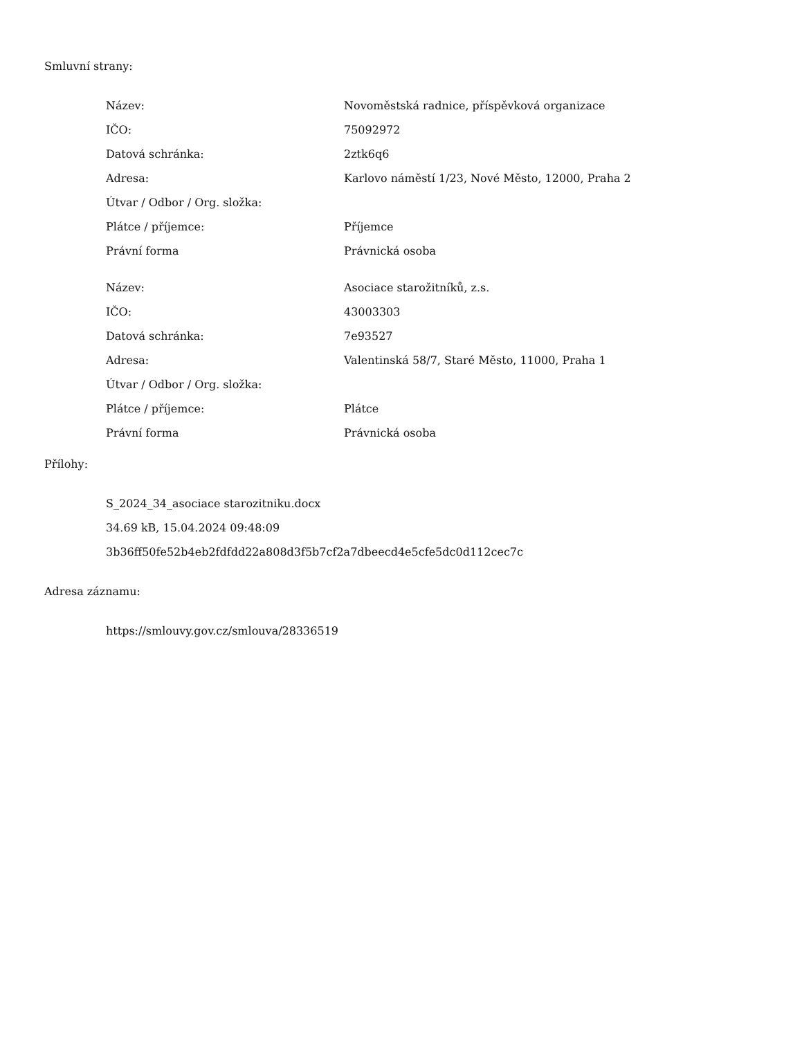Smluvní strany:
| Název: | Novoměstská radnice, příspěvková organizace |
| IČO: | 75092972 |
| Datová schránka: | 2ztk6q6 |
| Adresa: | Karlovo náměstí 1/23, Nové Město, 12000, Praha 2 |
| Útvar / Odbor / Org. složka: | |
| Plátce / příjemce: | Příjemce |
| Právní forma | Právnická osoba |
| Název: | Asociace starožitníků, z.s. |
| IČO: | 43003303 |
| Datová schránka: | 7e93527 |
| Adresa: | Valentinská 58/7, Staré Město, 11000, Praha 1 |
| Útvar / Odbor / Org. složka: | |
| Plátce / příjemce: | Plátce |
| Právní forma | Právnická osoba |
Přílohy:
S_2024_34_asociace starozitniku.docx
34.69 kB, 15.04.2024 09:48:09
3b36ff50fe52b4eb2fdfdd22a808d3f5b7cf2a7dbeecd4e5cfe5dc0d112cec7c
Adresa záznamu:
https://smlouvy.gov.cz/smlouva/28336519